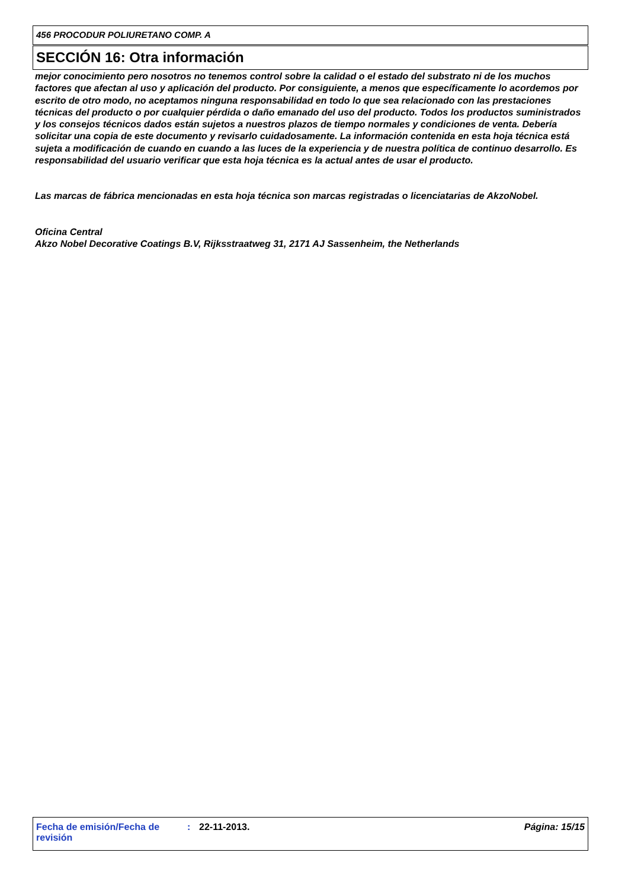456 PROCODUR POLIURETANO COMP. A
SECCIÓN 16: Otra información
mejor conocimiento pero nosotros no tenemos control sobre la calidad o el estado del substrato ni de los muchos factores que afectan al uso y aplicación del producto. Por consiguiente, a menos que específicamente lo acordemos por escrito de otro modo, no aceptamos ninguna responsabilidad en todo lo que sea relacionado con las prestaciones técnicas del producto o por cualquier pérdida o daño emanado del uso del producto. Todos los productos suministrados y los consejos técnicos dados están sujetos a nuestros plazos de tiempo normales y condiciones de venta. Debería solicitar una copia de este documento y revisarlo cuidadosamente. La información contenida en esta hoja técnica está sujeta a modificación de cuando en cuando a las luces de la experiencia y de nuestra política de continuo desarrollo. Es responsabilidad del usuario verificar que esta hoja técnica es la actual antes de usar el producto.
Las marcas de fábrica mencionadas en esta hoja técnica son marcas registradas o licenciatarias de AkzoNobel.
Oficina Central
Akzo Nobel Decorative Coatings B.V, Rijksstraatweg 31, 2171 AJ Sassenheim, the Netherlands
Fecha de emisión/Fecha de revisión
: 22-11-2013. Página: 15/15